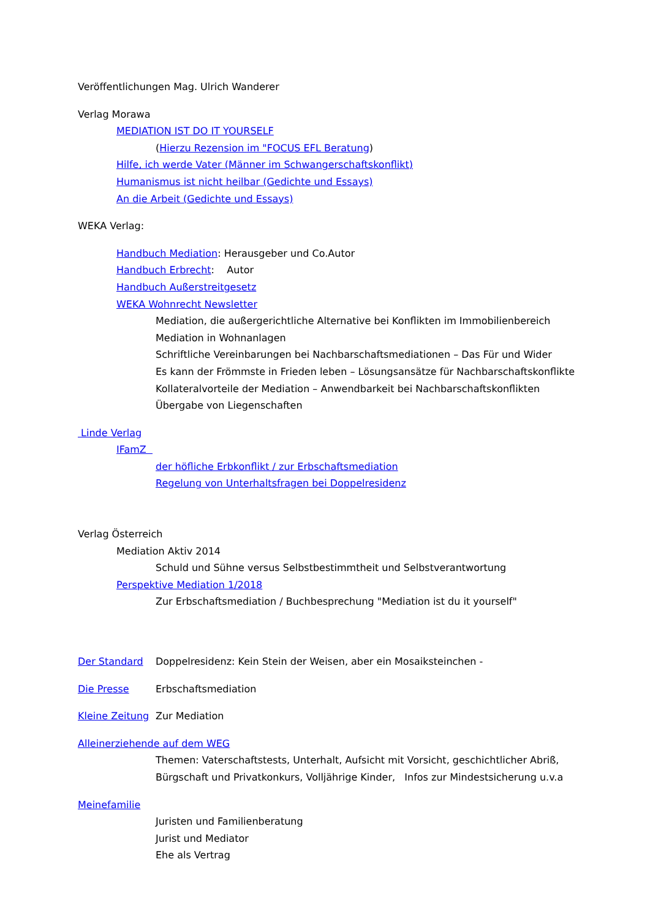Veröffentlichungen Mag. Ulrich Wanderer
Verlag Morawa
MEDIATION IST DO IT YOURSELF
(Hierzu Rezension im "FOCUS EFL Beratung)
Hilfe, ich werde Vater (Männer im Schwangerschaftskonflikt)
Humanismus ist nicht heilbar (Gedichte und Essays)
An die Arbeit (Gedichte und Essays)
WEKA Verlag:
Handbuch Mediation: Herausgeber und Co.Autor
Handbuch Erbrecht: Autor
Handbuch Außerstreitgesetz
WEKA Wohnrecht Newsletter
Mediation, die außergerichtliche Alternative bei Konflikten im Immobilienbereich
Mediation in Wohnanlagen
Schriftliche Vereinbarungen bei Nachbarschaftsmediationen – Das Für und Wider
Es kann der Frömmste in Frieden leben – Lösungsansätze für Nachbarschaftskonflikte
Kollateralvorteile der Mediation – Anwendbarkeit bei Nachbarschaftskonflikten
Übergabe von Liegenschaften
Linde Verlag
IFamZ
der höfliche Erbkonflikt / zur Erbschaftsmediation
Regelung von Unterhaltsfragen bei Doppelresidenz
Verlag Österreich
Mediation Aktiv 2014
Schuld und Sühne versus Selbstbestimmtheit und Selbstverantwortung
Perspektive Mediation 1/2018
Zur Erbschaftsmediation / Buchbesprechung "Mediation ist du it yourself"
Der Standard Doppelresidenz: Kein Stein der Weisen, aber ein Mosaiksteinchen -
Die Presse Erbschaftsmediation
Kleine Zeitung
Zur Mediation
Alleinerziehende auf dem WEG
Themen: Vaterschaftstests, Unterhalt, Aufsicht mit Vorsicht, geschichtlicher Abriß,
Bürgschaft und Privatkonkurs, Volljährige Kinder, Infos zur Mindestsicherung u.v.a
Meinefamilie
Juristen und Familienberatung
Jurist und Mediator
Ehe als Vertrag